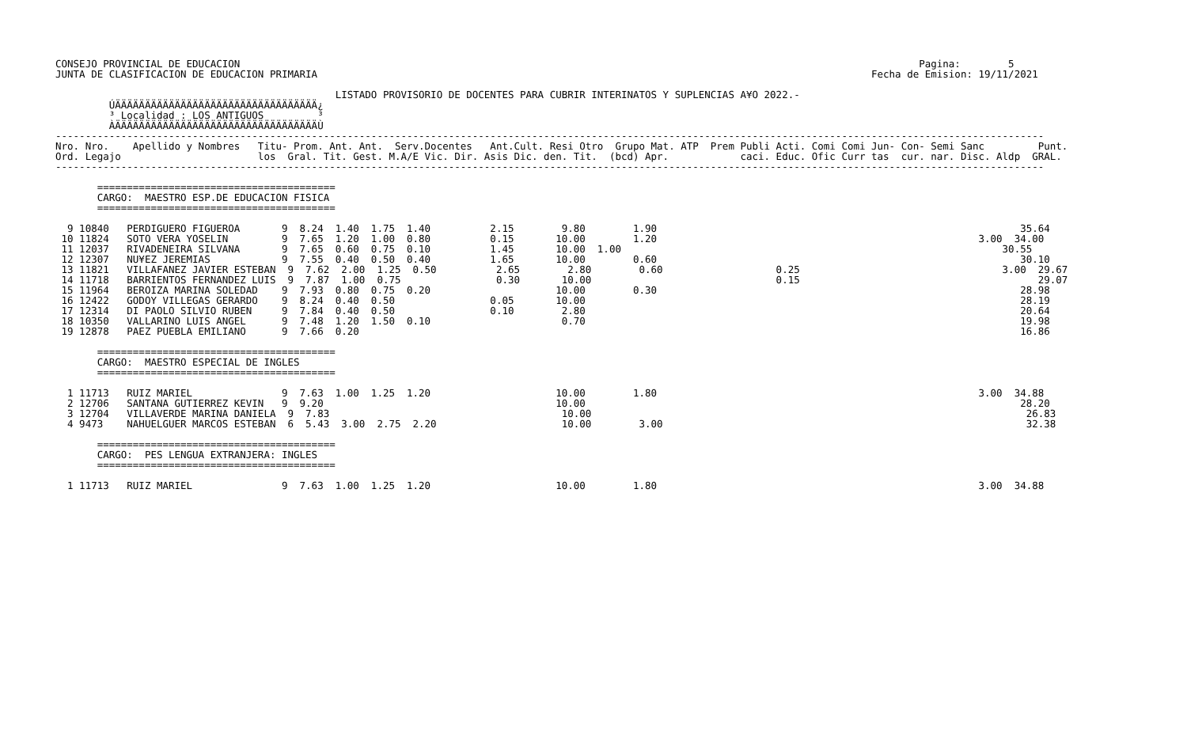CONSEJO PROVINCIAL DE EDUCACION                                                                                                                  Pagina:        5
JUNTA DE CLASIFICACION DE EDUCACION PRIMARIA                                                                                             Fecha de Emision: 19/11/2021

                                               LISTADO PROVISORIO DE DOCENTES PARA CUBRIR INTERINATOS Y SUPLENCIAS A¥O 2022.-
         ÚÄÄÄÄÄÄÄÄÄÄÄÄÄÄÄÄÄÄÄÄÄÄÄÄÄÄÄÄÄÄÄÄÄÄ¿
         ³ Localidad : LOS ANTIGUOS         ³
         ÀÄÄÄÄÄÄÄÄÄÄÄÄÄÄÄÄÄÄÄÄÄÄÄÄÄÄÄÄÄÄÄÄÄÄÙ
----------------------------------------------------------------------------------------------------------------------------------------------------------------------
Nro. Nro.    Apellido y Nombres   Titu- Prom. Ant. Ant.  Serv.Docentes   Ant.Cult. Resi Otro  Grupo Mat. ATP  Prem Publi Acti. Comi Comi Jun- Con- Semi Sanc         Punt.
Ord. Legajo                       los  Gral. Tit. Gest. M.A/E Vic. Dir. Asis Dic. den. Tit.  (bcd) Apr.            caci. Educ. Ofic Curr tas  cur. nar. Disc. Aldp  GRAL.
----------------------------------------------------------------------------------------------------------------------------------------------------------------------

       ========================================
       CARGO:  MAESTRO ESP.DE EDUCACION FISICA
       ========================================

  9 10840   PERDIGUERO FIGUEROA       9  8.24  1.40  1.75  1.40          2.15        9.80        1.90                                                             35.64
 10 11824   SOTO VERA YOSELIN         9  7.65  1.20  1.00  0.80          0.15       10.00        1.20                                                      3.00  34.00
 11 12037   RIVADENEIRA SILVANA       9  7.65  0.60  0.75  0.10          1.45       10.00  1.00                                                                30.55
 12 12307   NU¥EZ JEREMIAS            9  7.55  0.40  0.50  0.40          1.65       10.00        0.60                                                             30.10
 13 11821   VILLAFANEZ JAVIER ESTEBAN  9  7.62  2.00  1.25  0.50          2.65        2.80        0.60                   0.25                                  3.00  29.67
 14 11718   BARRIENTOS FERNANDEZ LUIS  9  7.87  1.00  0.75                0.30       10.00                               0.15                                        29.07
 15 11964   BEROIZA MARINA SOLEDAD    9  7.93  0.80  0.75  0.20                     10.00        0.30                                                             28.98
 16 12422   GODOY VILLEGAS GERARDO    9  8.24  0.40  0.50                0.05       10.00                                                                         28.19
 17 12314   DI PAOLO SILVIO RUBEN     9  7.84  0.40  0.50                0.10        2.80                                                                         20.64
 18 10350   VALLARINO LUIS ANGEL      9  7.48  1.20  1.50  0.10                      0.70                                                                         19.98
 19 12878   PAEZ PUEBLA EMILIANO      9  7.66  0.20                                                                                                               16.86

       ========================================
       CARGO:  MAESTRO ESPECIAL DE INGLES
       ========================================

  1 11713   RUIZ MARIEL               9  7.63  1.00  1.25  1.20                     10.00        1.80                                                      3.00  34.88
  2 12706   SANTANA GUTIERREZ KEVIN   9  9.20                                       10.00                                                                         28.20
  3 12704   VILLAVERDE MARINA DANIELA  9  7.83                                       10.00                                                                         26.83
  4 9473    NAHUELGUER MARCOS ESTEBAN  6  5.43  3.00  2.75  2.20                     10.00        3.00                                                             32.38

       ========================================
       CARGO:  PES LENGUA EXTRANJERA: INGLES
       ========================================

  1 11713   RUIZ MARIEL               9  7.63  1.00  1.25  1.20                     10.00        1.80                                                      3.00  34.88